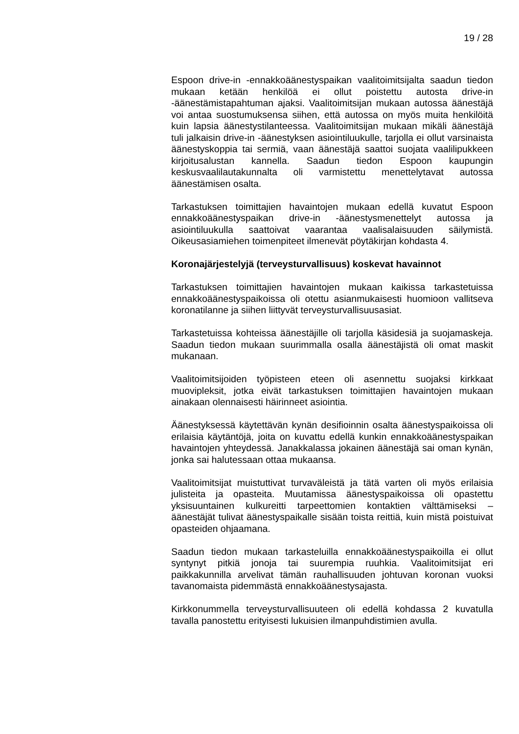19 / 28
Espoon drive-in -ennakkoäänestyspaikan vaalitoimitsijalta saadun tiedon mukaan ketään henkilöä ei ollut poistettu autosta drive-in -äänestämistapahtuman ajaksi. Vaalitoimitsijan mukaan autossa äänestäjä voi antaa suostumuksensa siihen, että autossa on myös muita henkilöitä kuin lapsia äänestystilanteessa. Vaalitoimitsijan mukaan mikäli äänestäjä tuli jalkaisin drive-in -äänestyksen asiointiluukulle, tarjolla ei ollut varsinaista äänestyskoppia tai sermiä, vaan äänestäjä saattoi suojata vaalilipukkeen kirjoitusalustan kannella. Saadun tiedon Espoon kaupungin keskusvaalilautakunnalta oli varmistettu menettelytavat autossa äänestämisen osalta.
Tarkastuksen toimittajien havaintojen mukaan edellä kuvatut Espoon ennakkoäänestyspaikan drive-in -äänestysmenettelyt autossa ja asiointiluukulla saattoivat vaarantaa vaalisalaisuuden säilymistä. Oikeusasiamiehen toimenpiteet ilmenevät pöytäkirjan kohdasta 4.
Koronajärjestelyjä (terveysturvallisuus) koskevat havainnot
Tarkastuksen toimittajien havaintojen mukaan kaikissa tarkastetuissa ennakkoäänestyspaikoissa oli otettu asianmukaisesti huomioon vallitseva koronatilanne ja siihen liittyvät terveysturvallisuusasiat.
Tarkastetuissa kohteissa äänestäjille oli tarjolla käsidesiä ja suojamaskeja. Saadun tiedon mukaan suurimmalla osalla äänestäjistä oli omat maskit mukanaan.
Vaalitoimitsijoiden työpisteen eteen oli asennettu suojaksi kirkkaat muovipleksit, jotka eivät tarkastuksen toimittajien havaintojen mukaan ainakaan olennaisesti häirinneet asiointia.
Äänestyksessä käytettävän kynän desifioinnin osalta äänestyspaikoissa oli erilaisia käytäntöjä, joita on kuvattu edellä kunkin ennakkoäänestyspaikan havaintojen yhteydessä. Janakkalassa jokainen äänestäjä sai oman kynän, jonka sai halutessaan ottaa mukaansa.
Vaalitoimitsijat muistuttivat turvaväleistä ja tätä varten oli myös erilaisia julisteita ja opasteita. Muutamissa äänestyspaikoissa oli opastettu yksisuuntainen kulkureitti tarpeettomien kontaktien välttämiseksi – äänestäjät tulivat äänestyspaikalle sisään toista reittiä, kuin mistä poistuivat opasteiden ohjaamana.
Saadun tiedon mukaan tarkasteluilla ennakkoäänestyspaikoilla ei ollut syntynyt pitkiä jonoja tai suurempia ruuhkia. Vaalitoimitsijat eri paikkakunnilla arvelivat tämän rauhallisuuden johtuvan koronan vuoksi tavanomaista pidemmästä ennakkoäänestysajasta.
Kirkkonummella terveysturvallisuuteen oli edellä kohdassa 2 kuvatulla tavalla panostettu erityisesti lukuisien ilmanpuhdistimien avulla.